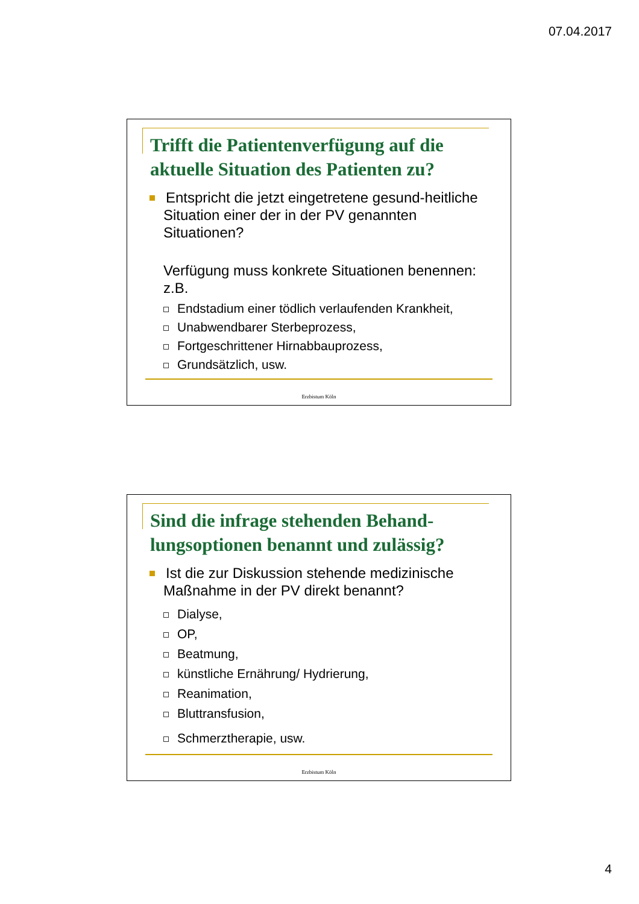07.04.2017
Trifft die Patientenverfügung auf die aktuelle Situation des Patienten zu?
Entspricht die jetzt eingetretene gesund-heitliche Situation einer der in der PV genannten Situationen?
Verfügung muss konkrete Situationen benennen: z.B.
Endstadium einer tödlich verlaufenden Krankheit,
Unabwendbarer Sterbeprozess,
Fortgeschrittener Hirnabbauprozess,
Grundsätzlich, usw.
Erzbistum Köln
Sind die infrage stehenden Behand-lungsoptionen benannt und zulässig?
Ist die zur Diskussion stehende medizinische Maßnahme in der PV direkt benannt?
Dialyse,
OP,
Beatmung,
künstliche Ernährung/ Hydrierung,
Reanimation,
Bluttransfusion,
Schmerztherapie, usw.
Erzbistum Köln
4